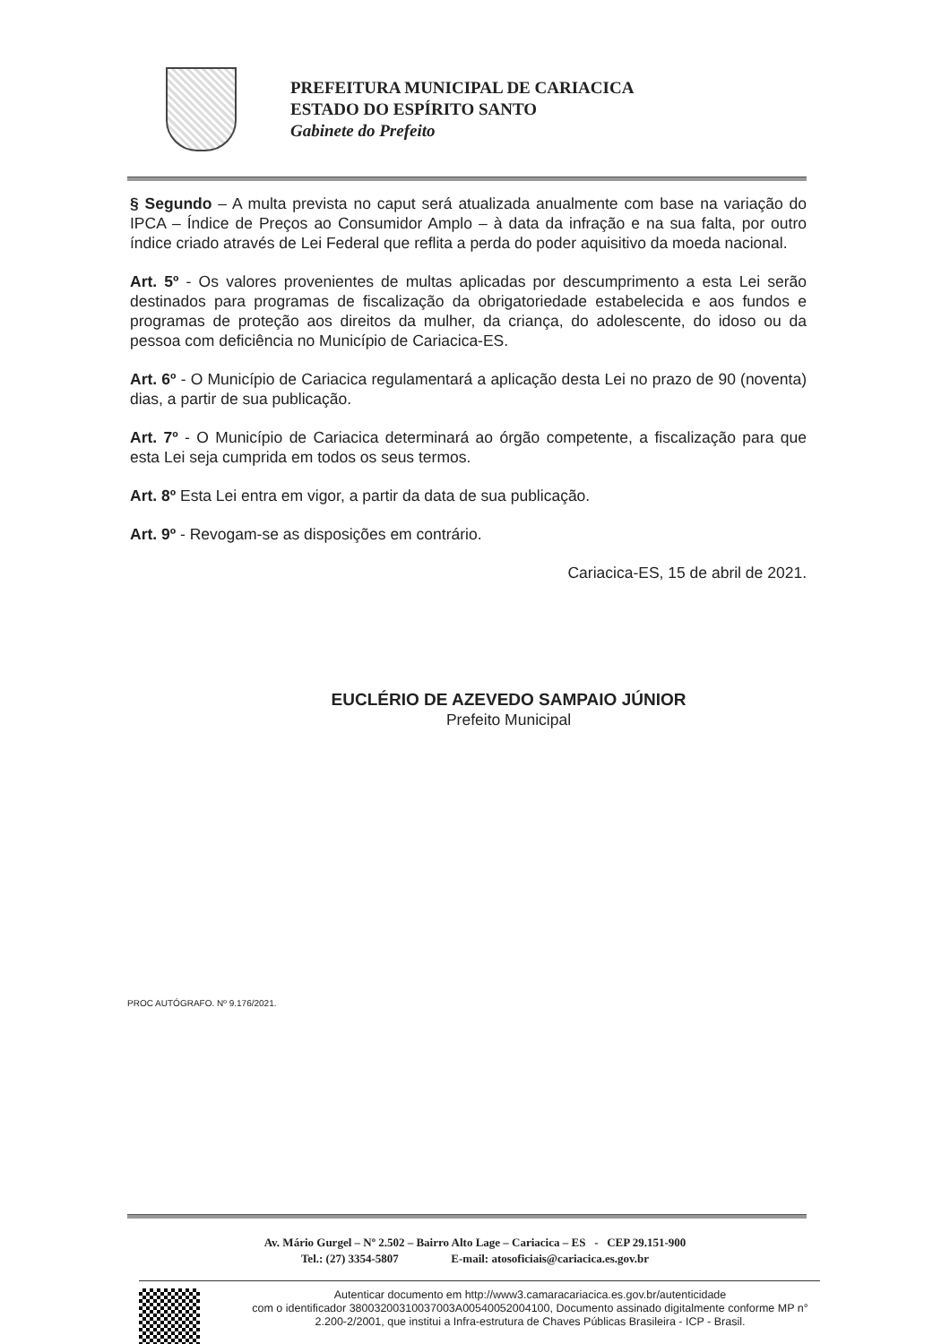PREFEITURA MUNICIPAL DE CARIACICA
ESTADO DO ESPÍRITO SANTO
Gabinete do Prefeito
§ Segundo – A multa prevista no caput será atualizada anualmente com base na variação do IPCA – Índice de Preços ao Consumidor Amplo – à data da infração e na sua falta, por outro índice criado através de Lei Federal que reflita a perda do poder aquisitivo da moeda nacional.
Art. 5º - Os valores provenientes de multas aplicadas por descumprimento a esta Lei serão destinados para programas de fiscalização da obrigatoriedade estabelecida e aos fundos e programas de proteção aos direitos da mulher, da criança, do adolescente, do idoso ou da pessoa com deficiência no Município de Cariacica-ES.
Art. 6º - O Município de Cariacica regulamentará a aplicação desta Lei no prazo de 90 (noventa) dias, a partir de sua publicação.
Art. 7º - O Município de Cariacica determinará ao órgão competente, a fiscalização para que esta Lei seja cumprida em todos os seus termos.
Art. 8º Esta Lei entra em vigor, a partir da data de sua publicação.
Art. 9º - Revogam-se as disposições em contrário.
Cariacica-ES, 15 de abril de 2021.
EUCLÉRIO DE AZEVEDO SAMPAIO JÚNIOR
Prefeito Municipal
PROC AUTÓGRAFO. Nº 9.176/2021.
Av. Mário Gurgel – Nº 2.502 – Bairro Alto Lage – Cariacica – ES - CEP 29.151-900
Tel.: (27) 3354-5807 E-mail: atosoficiais@cariacica.es.gov.br
Autenticar documento em http://www3.camaracariacica.es.gov.br/autenticidade
com o identificador 38003200310037003A00540052004100, Documento assinado digitalmente conforme MP n° 2.200-2/2001, que institui a Infra-estrutura de Chaves Públicas Brasileira - ICP - Brasil.